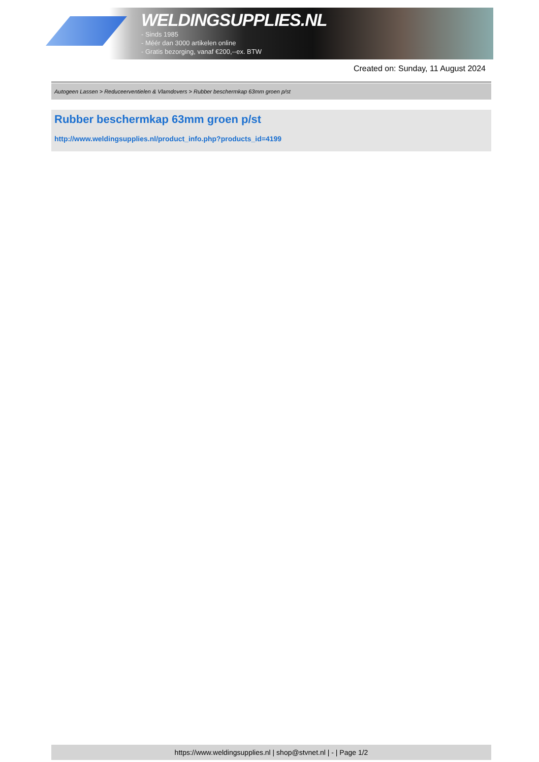WELDINGSUPPLIES.NL
- Sinds 1985
- Méér dan 3000 artikelen online
- Gratis bezorging, vanaf €200,--ex. BTW
Created on: Sunday, 11 August 2024
Autogeen Lassen > Reduceerventielen & Vlamdovers > Rubber beschermkap 63mm groen p/st
Rubber beschermkap 63mm groen p/st
http://www.weldingsupplies.nl/product_info.php?products_id=4199
https://www.weldingsupplies.nl | shop@stvnet.nl | - | Page 1/2